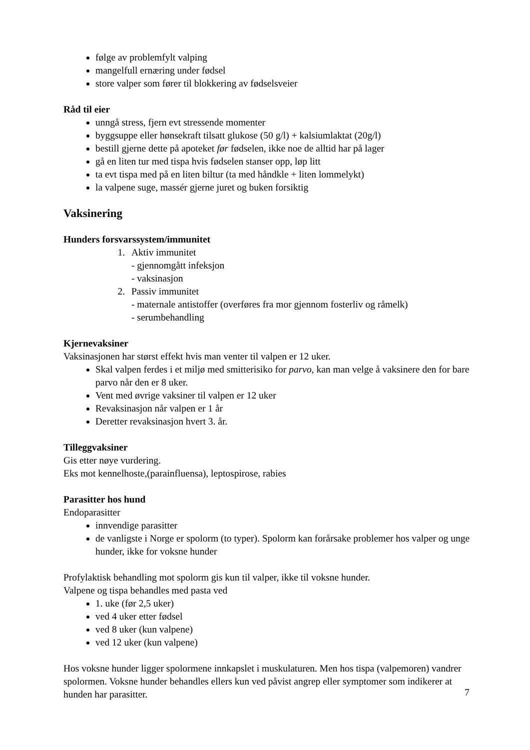følge av problemfylt valping
mangelfull ernæring under fødsel
store valper som fører til blokkering av fødselsveier
Råd til eier
unngå stress, fjern evt stressende momenter
byggsuppe eller hønsekraft tilsatt glukose (50 g/l) + kalsiumlaktat (20g/l)
bestill gjerne dette på apoteket før fødselen, ikke noe de alltid har på lager
gå en liten tur med tispa hvis fødselen stanser opp, løp litt
ta evt tispa med på en liten biltur (ta med håndkle + liten lommelykt)
la valpene suge, massér gjerne juret og buken forsiktig
Vaksinering
Hunders forsvarssystem/immunitet
1. Aktiv immunitet
- gjennomgått infeksjon
- vaksinasjon
2. Passiv immunitet
- maternale antistoffer (overføres fra mor gjennom fosterliv og råmelk)
- serumbehandling
Kjernevaksiner
Vaksinasjonen har størst effekt hvis man venter til valpen er 12 uker.
Skal valpen ferdes i et miljø med smitterisiko for parvo, kan man velge å vaksinere den for bare parvo når den er 8 uker.
Vent med øvrige vaksiner til valpen er 12 uker
Revaksinasjon når valpen er 1 år
Deretter revaksinasjon hvert 3. år.
Tilleggvaksiner
Gis etter nøye vurdering.
Eks mot kennelhoste,(parainfluensa), leptospirose, rabies
Parasitter hos hund
Endoparasitter
innvendige parasitter
de vanligste i Norge er spolorm (to typer). Spolorm kan forårsake problemer hos valper og unge hunder, ikke for voksne hunder
Profylaktisk behandling mot spolorm gis kun til valper, ikke til voksne hunder.
Valpene og tispa behandles med pasta ved
1. uke (før 2,5 uker)
ved 4 uker etter fødsel
ved 8 uker (kun valpene)
ved 12 uker (kun valpene)
Hos voksne hunder ligger spolormene innkapslet i muskulaturen. Men hos tispa (valpemoren) vandrer spolormen. Voksne hunder behandles ellers kun ved påvist angrep eller symptomer som indikerer at hunden har parasitter.
7